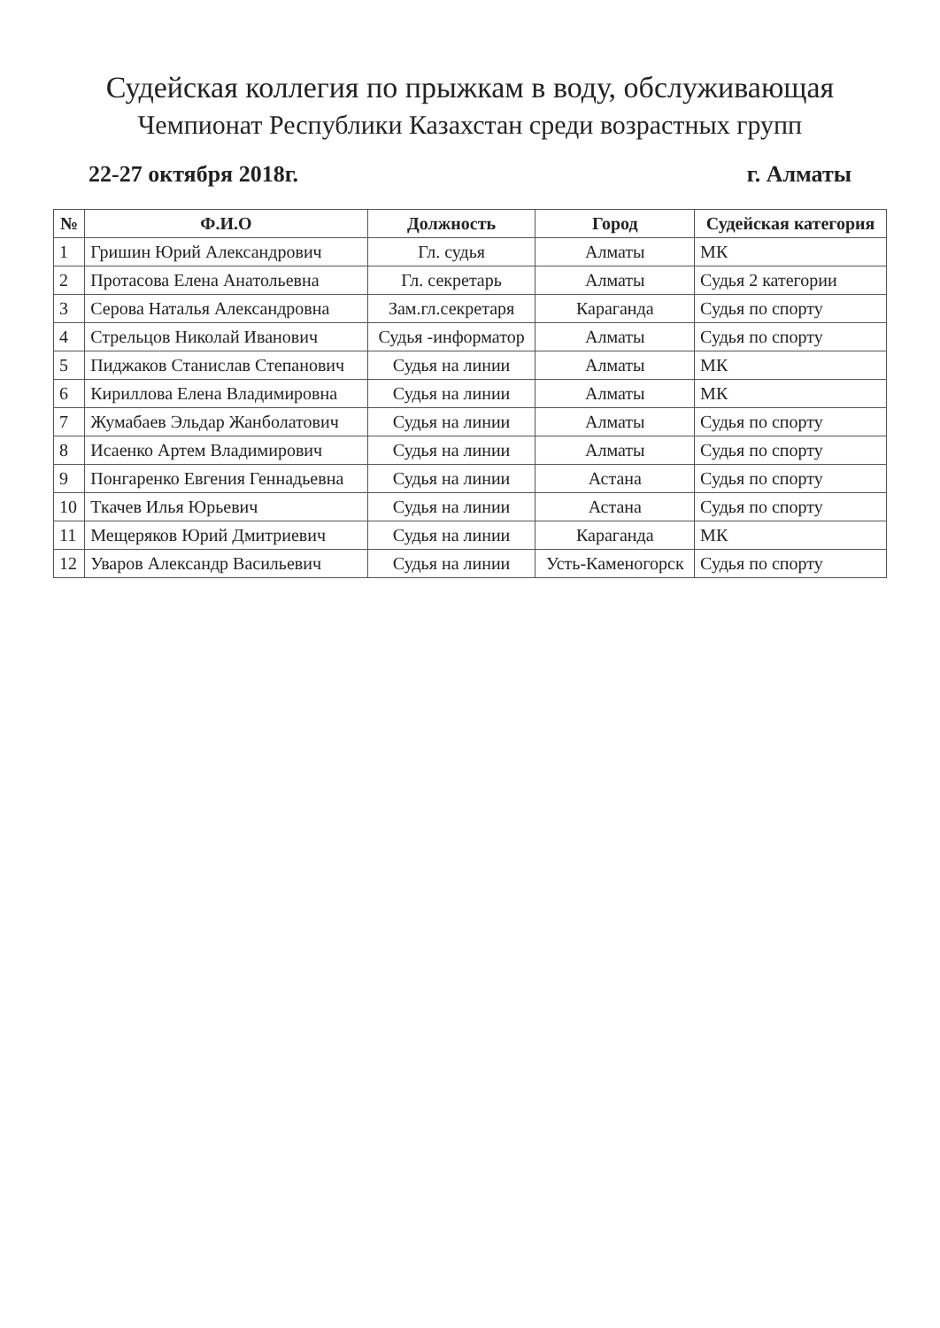Судейская коллегия по прыжкам в воду, обслуживающая
Чемпионат Республики Казахстан среди возрастных групп
22-27 октября 2018г. г. Алматы
| № | Ф.И.О | Должность | Город | Судейская категория |
| --- | --- | --- | --- | --- |
| 1 | Гришин Юрий Александрович | Гл. судья | Алматы | МК |
| 2 | Протасова Елена Анатольевна | Гл. секретарь | Алматы | Судья 2 категории |
| 3 | Серова Наталья Александровна | Зам.гл.секретаря | Караганда | Судья по спорту |
| 4 | Стрельцов Николай Иванович | Судья -информатор | Алматы | Судья по спорту |
| 5 | Пиджаков Станислав Степанович | Судья на линии | Алматы | МК |
| 6 | Кириллова Елена Владимировна | Судья на линии | Алматы | МК |
| 7 | Жумабаев Эльдар Жанболатович | Судья на линии | Алматы | Судья по спорту |
| 8 | Исаенко Артем Владимирович | Судья на линии | Алматы | Судья по спорту |
| 9 | Понгаренко Евгения Геннадьевна | Судья на линии | Астана | Судья по спорту |
| 10 | Ткачев Илья Юрьевич | Судья на линии | Астана | Судья по спорту |
| 11 | Мещеряков Юрий Дмитриевич | Судья на линии | Караганда | МК |
| 12 | Уваров Александр Васильевич | Судья на линии | Усть-Каменогорск | Судья по спорту |